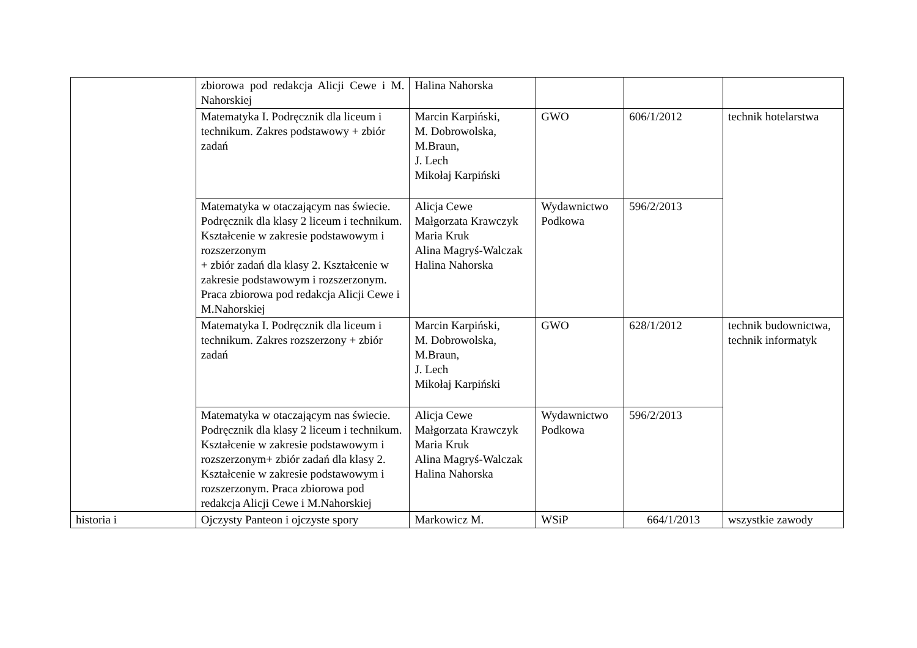| | zbiorowa pod redakcja Alicji Cewe i M. Nahorskiej | Halina Nahorska | | | |
| | Matematyka I. Podręcznik dla liceum i technikum. Zakres podstawowy + zbiór zadań | Marcin Karpiński, M. Dobrowolska, M.Braun, J. Lech Mikołaj Karpiński | GWO | 606/1/2012 | technik hotelarstwa |
| | Matematyka w otaczającym nas świecie. Podręcznik dla klasy 2 liceum i technikum. Kształcenie w zakresie podstawowym i rozszerzonym + zbiór zadań dla klasy 2. Kształcenie w zakresie podstawowym i rozszerzonym. Praca zbiorowa pod redakcja Alicji Cewe i M.Nahorskiej | Alicja Cewe Małgorzata Krawczyk Maria Kruk Alina Magryś-Walczak Halina Nahorska | Wydawnictwo Podkowa | 596/2/2013 | |
| | Matematyka I. Podręcznik dla liceum i technikum. Zakres rozszerzony + zbiór zadań | Marcin Karpiński, M. Dobrowolska, M.Braun, J. Lech Mikołaj Karpiński | GWO | 628/1/2012 | technik budownictwa, technik informatyk |
| | Matematyka w otaczającym nas świecie. Podręcznik dla klasy 2 liceum i technikum. Kształcenie w zakresie podstawowym i rozszerzonym+ zbiór zadań dla klasy 2. Kształcenie w zakresie podstawowym i rozszerzonym. Praca zbiorowa pod redakcja Alicji Cewe i M.Nahorskiej | Alicja Cewe Małgorzata Krawczyk Maria Kruk Alina Magryś-Walczak Halina Nahorska | Wydawnictwo Podkowa | 596/2/2013 | |
| historia i | Ojczysty Panteon i ojczyste spory | Markowicz M. | WSiP | 664/1/2013 | wszystkie zawody |